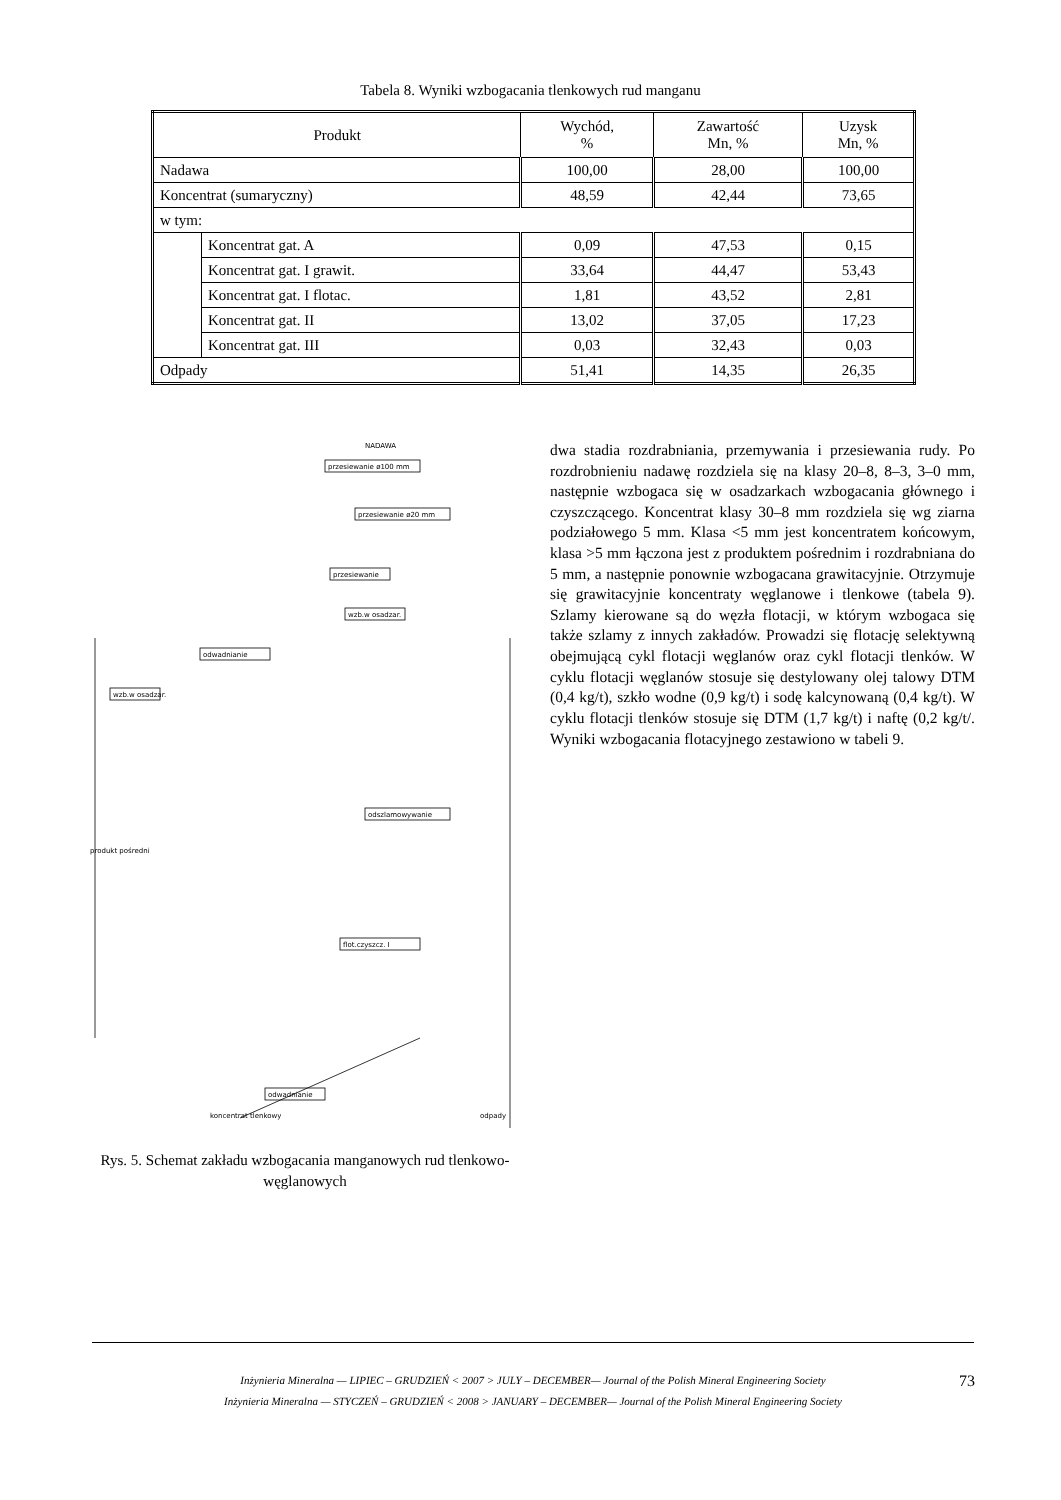Tabela 8. Wyniki wzbogacania tlenkowych rud manganu
| Produkt | | Wychód, % | Zawartość Mn, % | Uzysk Mn, % |
| --- | --- | --- | --- | --- |
| Nadawa | | 100,00 | 28,00 | 100,00 |
| Koncentrat (sumaryczny) | | 48,59 | 42,44 | 73,65 |
| w tym: | | | | |
| | Koncentrat gat. A | 0,09 | 47,53 | 0,15 |
| | Koncentrat gat. I grawit. | 33,64 | 44,47 | 53,43 |
| | Koncentrat gat. I flotac. | 1,81 | 43,52 | 2,81 |
| | Koncentrat gat. II | 13,02 | 37,05 | 17,23 |
| | Koncentrat gat. III | 0,03 | 32,43 | 0,03 |
| Odpady | | 51,41 | 14,35 | 26,35 |
NADAWA
przesiewanie ø100 mm
przesiewanie ø20 mm
przesiewanie
wzb.w osadzar.
odwadnianie
wzb.w osadzar.
odszlamowywanie
flot.czyszcz. I
odwadnianie
produkt pośredni
koncentrat tlenkowy
odpady
Rys. 5. Schemat zakładu wzbogacania manganowych rud tlenkowo-węglanowych
dwa stadia rozdrabniania, przemywania i przesiewania rudy. Po rozdrobnieniu nadawę rozdziela się na klasy 20–8, 8–3, 3–0 mm, następnie wzbogaca się w osadzarkach wzbogacania głównego i czyszczącego. Koncentrat klasy 30–8 mm rozdziela się wg ziarna podziałowego 5 mm. Klasa <5 mm jest koncentratem końcowym, klasa >5 mm łączona jest z produktem pośrednim i rozdrabniana do 5 mm, a następnie ponownie wzbogacana grawitacyjnie. Otrzymuje się grawitacyjnie koncentraty węglanowe i tlenkowe (tabela 9). Szlamy kierowane są do węzła flotacji, w którym wzbogaca się także szlamy z innych zakładów. Prowadzi się flotację selektywną obejmującą cykl flotacji węglanów oraz cykl flotacji tlenków. W cyklu flotacji węglanów stosuje się destylowany olej talowy DTM (0,4 kg/t), szkło wodne (0,9 kg/t) i sodę kalcynowaną (0,4 kg/t). W cyklu flotacji tlenków stosuje się DTM (1,7 kg/t) i naftę (0,2 kg/t/. Wyniki wzbogacania flotacyjnego zestawiono w tabeli 9.
Inżynieria Mineralna — LIPIEC – GRUDZIEŃ < 2007 > JULY – DECEMBER— Journal of the Polish Mineral Engineering Society
Inżynieria Mineralna — STYCZEŃ – GRUDZIEŃ < 2008 > JANUARY – DECEMBER— Journal of the Polish Mineral Engineering Society
73